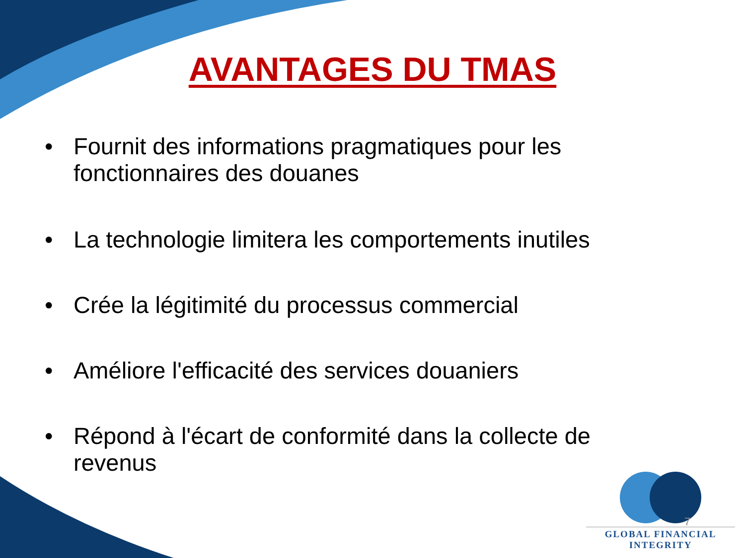AVANTAGES DU TMAS
• Fournit des informations pragmatiques pour les fonctionnaires des douanes
• La technologie limitera les comportements inutiles
• Crée la légitimité du processus commercial
• Améliore l'efficacité des services douaniers
• Répond à l'écart de conformité dans la collecte de revenus
GLOBAL FINANCIAL INTEGRITY
7